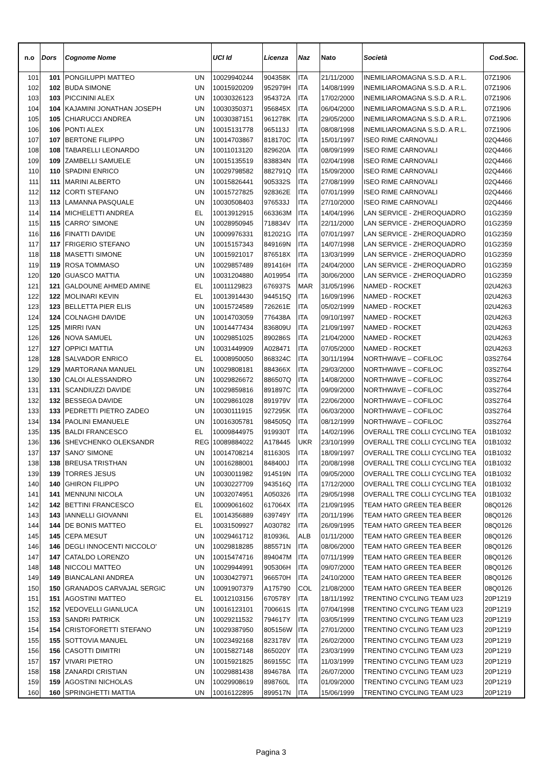| n.o | Dors | Cognome Nome | | UCI Id | Licenza | Naz | Nato | Società | Cod.Soc. |
| --- | --- | --- | --- | --- | --- | --- | --- | --- | --- |
| 101 | 101 | PONGILUPPI MATTEO | UN | 10029940244 | 904358K | ITA | 21/11/2000 | INEMILIAROMAGNA S.S.D. A R.L. | 07Z1906 |
| 102 | 102 | BUDA SIMONE | UN | 10015920209 | 952979H | ITA | 14/08/1999 | INEMILIAROMAGNA S.S.D. A R.L. | 07Z1906 |
| 103 | 103 | PICCININI ALEX | UN | 10030326123 | 954372A | ITA | 17/02/2000 | INEMILIAROMAGNA S.S.D. A R.L. | 07Z1906 |
| 104 | 104 | KAJAMINI JONATHAN JOSEPH | UN | 10030350371 | 956845X | ITA | 06/04/2000 | INEMILIAROMAGNA S.S.D. A R.L. | 07Z1906 |
| 105 | 105 | CHIARUCCI ANDREA | UN | 10030387151 | 961278K | ITA | 29/05/2000 | INEMILIAROMAGNA S.S.D. A R.L. | 07Z1906 |
| 106 | 106 | PONTI ALEX | UN | 10015131778 | 965113J | ITA | 08/08/1998 | INEMILIAROMAGNA S.S.D. A R.L. | 07Z1906 |
| 107 | 107 | BERTONE FILIPPO | UN | 10014703867 | 818170C | ITA | 15/01/1997 | ISEO RIME CARNOVALI | 02Q4466 |
| 108 | 108 | TABARELLI LEONARDO | UN | 10011013120 | 829620A | ITA | 08/09/1999 | ISEO RIME CARNOVALI | 02Q4466 |
| 109 | 109 | ZAMBELLI SAMUELE | UN | 10015135519 | 838834N | ITA | 02/04/1998 | ISEO RIME CARNOVALI | 02Q4466 |
| 110 | 110 | SPADINI ENRICO | UN | 10029798582 | 882791Q | ITA | 15/09/2000 | ISEO RIME CARNOVALI | 02Q4466 |
| 111 | 111 | MARINI ALBERTO | UN | 10015826441 | 905332S | ITA | 27/08/1999 | ISEO RIME CARNOVALI | 02Q4466 |
| 112 | 112 | CORTI STEFANO | UN | 10015727825 | 928362E | ITA | 07/01/1999 | ISEO RIME CARNOVALI | 02Q4466 |
| 113 | 113 | LAMANNA PASQUALE | UN | 10030508403 | 976533J | ITA | 27/10/2000 | ISEO RIME CARNOVALI | 02Q4466 |
| 114 | 114 | MICHELETTI ANDREA | EL | 10013912915 | 663363M | ITA | 14/04/1996 | LAN SERVICE - ZHEROQUADRO | 01G2359 |
| 115 | 115 | CARRO' SIMONE | UN | 10028950945 | 718834V | ITA | 22/11/2000 | LAN SERVICE - ZHEROQUADRO | 01G2359 |
| 116 | 116 | FINATTI DAVIDE | UN | 10009976331 | 812021G | ITA | 07/01/1997 | LAN SERVICE - ZHEROQUADRO | 01G2359 |
| 117 | 117 | FRIGERIO STEFANO | UN | 10015157343 | 849169N | ITA | 14/07/1998 | LAN SERVICE - ZHEROQUADRO | 01G2359 |
| 118 | 118 | MASETTI SIMONE | UN | 10015921017 | 876518X | ITA | 13/03/1999 | LAN SERVICE - ZHEROQUADRO | 01G2359 |
| 119 | 119 | ROSA TOMMASO | UN | 10029857489 | 891416H | ITA | 24/04/2000 | LAN SERVICE - ZHEROQUADRO | 01G2359 |
| 120 | 120 | GUASCO MATTIA | UN | 10031204880 | A019954 | ITA | 30/06/2000 | LAN SERVICE - ZHEROQUADRO | 01G2359 |
| 121 | 121 | GALDOUNE AHMED AMINE | EL | 10011129823 | 676937S | MAR | 31/05/1996 | NAMED - ROCKET | 02U4263 |
| 122 | 122 | MOLINARI KEVIN | EL | 10013914430 | 944515Q | ITA | 16/09/1996 | NAMED - ROCKET | 02U4263 |
| 123 | 123 | BELLETTA PIER ELIS | UN | 10015724589 | 726261E | ITA | 05/02/1999 | NAMED - ROCKET | 02U4263 |
| 124 | 124 | COLNAGHI DAVIDE | UN | 10014703059 | 776438A | ITA | 09/10/1997 | NAMED - ROCKET | 02U4263 |
| 125 | 125 | MIRRI IVAN | UN | 10014477434 | 836809U | ITA | 21/09/1997 | NAMED - ROCKET | 02U4263 |
| 126 | 126 | NOVA SAMUEL | UN | 10029851025 | 890286S | ITA | 21/04/2000 | NAMED - ROCKET | 02U4263 |
| 127 | 127 | OPPICI MATTIA | UN | 10031449909 | A028471 | ITA | 07/05/2000 | NAMED - ROCKET | 02U4263 |
| 128 | 128 | SALVADOR ENRICO | EL | 10008950050 | 868324C | ITA | 30/11/1994 | NORTHWAVE – COFILOC | 03S2764 |
| 129 | 129 | MARTORANA MANUEL | UN | 10029808181 | 884366X | ITA | 29/03/2000 | NORTHWAVE – COFILOC | 03S2764 |
| 130 | 130 | CALOI ALESSANDRO | UN | 10029826672 | 886507Q | ITA | 14/08/2000 | NORTHWAVE – COFILOC | 03S2764 |
| 131 | 131 | SCANDIUZZI DAVIDE | UN | 10029859816 | 891897C | ITA | 09/09/2000 | NORTHWAVE – COFILOC | 03S2764 |
| 132 | 132 | BESSEGA DAVIDE | UN | 10029861028 | 891979V | ITA | 22/06/2000 | NORTHWAVE – COFILOC | 03S2764 |
| 133 | 133 | PEDRETTI PIETRO ZADEO | UN | 10030111915 | 927295K | ITA | 06/03/2000 | NORTHWAVE – COFILOC | 03S2764 |
| 134 | 134 | PAOLINI EMANUELE | UN | 10016305781 | 984505Q | ITA | 08/12/1999 | NORTHWAVE – COFILOC | 03S2764 |
| 135 | 135 | BALDI FRANCESCO | EL | 10009844975 | 919930T | ITA | 14/02/1996 | OVERALL TRE COLLI CYCLING TEA | 01B1032 |
| 136 | 136 | SHEVCHENKO OLEKSANDR | REG | 10089884022 | A178445 | UKR | 23/10/1999 | OVERALL TRE COLLI CYCLING TEA | 01B1032 |
| 137 | 137 | SANO' SIMONE | UN | 10014708214 | 811630S | ITA | 18/09/1997 | OVERALL TRE COLLI CYCLING TEA | 01B1032 |
| 138 | 138 | BREUSA TRISTHAN | UN | 10016288001 | 848400J | ITA | 20/08/1998 | OVERALL TRE COLLI CYCLING TEA | 01B1032 |
| 139 | 139 | TORRES JESUS | UN | 10030011982 | 914519N | ITA | 09/05/2000 | OVERALL TRE COLLI CYCLING TEA | 01B1032 |
| 140 | 140 | GHIRON FILIPPO | UN | 10030227709 | 943516Q | ITA | 17/12/2000 | OVERALL TRE COLLI CYCLING TEA | 01B1032 |
| 141 | 141 | MENNUNI NICOLA | UN | 10032074951 | A050326 | ITA | 29/05/1998 | OVERALL TRE COLLI CYCLING TEA | 01B1032 |
| 142 | 142 | BETTINI FRANCESCO | EL | 10009061602 | 617064X | ITA | 21/09/1995 | TEAM HATO GREEN TEA BEER | 08Q0126 |
| 143 | 143 | IANNELLI GIOVANNI | EL | 10014356889 | 639749Y | ITA | 20/11/1996 | TEAM HATO GREEN TEA BEER | 08Q0126 |
| 144 | 144 | DE BONIS MATTEO | EL | 10031509927 | A030782 | ITA | 26/09/1995 | TEAM HATO GREEN TEA BEER | 08Q0126 |
| 145 | 145 | CEPA MESUT | UN | 10029461712 | 810936L | ALB | 01/11/2000 | TEAM HATO GREEN TEA BEER | 08Q0126 |
| 146 | 146 | DEGLI INNOCENTI NICCOLO' | UN | 10029818285 | 885571N | ITA | 08/06/2000 | TEAM HATO GREEN TEA BEER | 08Q0126 |
| 147 | 147 | CATALDO LORENZO | UN | 10015474716 | 894047M | ITA | 07/11/1999 | TEAM HATO GREEN TEA BEER | 08Q0126 |
| 148 | 148 | NICCOLI MATTEO | UN | 10029944991 | 905306H | ITA | 09/07/2000 | TEAM HATO GREEN TEA BEER | 08Q0126 |
| 149 | 149 | BIANCALANI ANDREA | UN | 10030427971 | 966570H | ITA | 24/10/2000 | TEAM HATO GREEN TEA BEER | 08Q0126 |
| 150 | 150 | GRANADOS CARVAJAL SERGIC | UN | 10091907379 | A175790 | COL | 21/08/2000 | TEAM HATO GREEN TEA BEER | 08Q0126 |
| 151 | 151 | AGOSTINI MATTEO | EL | 10012103156 | 670578Y | ITA | 18/11/1992 | TRENTINO CYCLING TEAM U23 | 20P1219 |
| 152 | 152 | VEDOVELLI GIANLUCA | UN | 10016123101 | 700661S | ITA | 07/04/1998 | TRENTINO CYCLING TEAM U23 | 20P1219 |
| 153 | 153 | SANDRI PATRICK | UN | 10029211532 | 794617Y | ITA | 03/05/1999 | TRENTINO CYCLING TEAM U23 | 20P1219 |
| 154 | 154 | CRISTOFORETTI STEFANO | UN | 10029387950 | 805156W | ITA | 27/01/2000 | TRENTINO CYCLING TEAM U23 | 20P1219 |
| 155 | 155 | SOTTOVIA MANUEL | UN | 10023492168 | 823178V | ITA | 26/02/2000 | TRENTINO CYCLING TEAM U23 | 20P1219 |
| 156 | 156 | CASOTTI DIMITRI | UN | 10015827148 | 865020Y | ITA | 23/03/1999 | TRENTINO CYCLING TEAM U23 | 20P1219 |
| 157 | 157 | VIVARI PIETRO | UN | 10015921825 | 869155C | ITA | 11/03/1999 | TRENTINO CYCLING TEAM U23 | 20P1219 |
| 158 | 158 | ZANARDI CRISTIAN | UN | 10029881438 | 894678A | ITA | 26/07/2000 | TRENTINO CYCLING TEAM U23 | 20P1219 |
| 159 | 159 | AGOSTINI NICHOLAS | UN | 10029908619 | 898760L | ITA | 01/09/2000 | TRENTINO CYCLING TEAM U23 | 20P1219 |
| 160 | 160 | SPRINGHETTI MATTIA | UN | 10016122895 | 899517N | ITA | 15/06/1999 | TRENTINO CYCLING TEAM U23 | 20P1219 |
Pagina 3